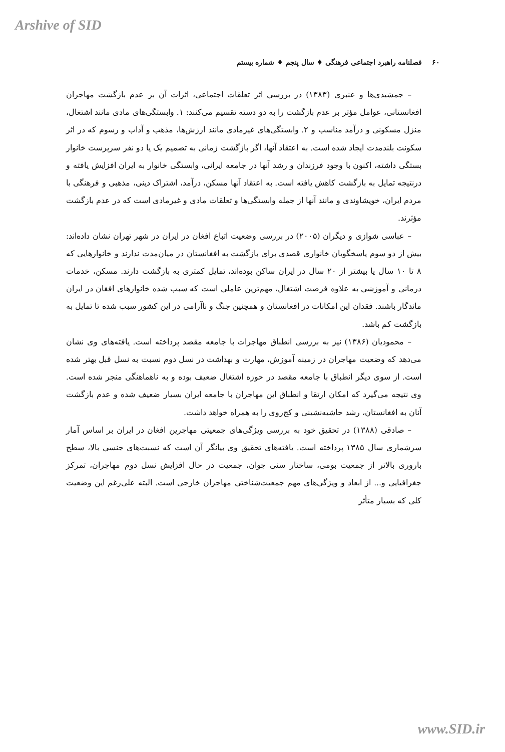Arshive of SID
۶۰ فصلنامه راهبرد اجتماعی فرهنگی ♦ سال پنجم ♦ شماره بیستم
– جمشیدی‌ها و عنبری (۱۳۸۳) در بررسی اثر تعلقات اجتماعی، اثرات آن بر عدم بازگشت مهاجران افغانستانی، عوامل مؤثر بر عدم بازگشت را به دو دسته تقسیم می‌کنند: ۱. وابستگی‌های مادی مانند اشتغال، منزل مسکونی و درآمد مناسب و ۲. وابستگی‌های غیرمادی مانند ارزش‌ها، مذهب و آداب و رسوم که در اثر سکونت بلندمدت ایجاد شده است. به اعتقاد آنها، اگر بازگشت زمانی به تصمیم یک یا دو نفر سرپرست خانوار بستگی داشته، اکنون با وجود فرزندان و رشد آنها در جامعه ایرانی، وابستگی خانوار به ایران افزایش یافته و درنتیجه تمایل به بازگشت کاهش یافته است. به اعتقاد آنها مسکن، درآمد، اشتراک دینی، مذهبی و فرهنگی با مردم ایران، خویشاوندی و مانند آنها از جمله وابستگی‌ها و تعلقات مادی و غیرمادی است که در عدم بازگشت مؤثرند.
– عباسی شوازی و دیگران (۲۰۰۵) در بررسی وضعیت اتباع افغان در ایران در شهر تهران نشان داده‌اند: بیش از دو سوم پاسخگویان خانواری قصدی برای بازگشت به افغانستان در میان‌مدت ندارند و خانوارهایی که ۸ تا ۱۰ سال یا بیشتر از ۲۰ سال در ایران ساکن بوده‌اند، تمایل کمتری به بازگشت دارند. مسکن، خدمات درمانی و آموزشی به علاوه فرصت اشتغال، مهم‌ترین عاملی است که سبب شده خانوارهای افغان در ایران ماندگار باشند. فقدان این امکانات در افغانستان و همچنین جنگ و ناآرامی در این کشور سبب شده تا تمایل به بازگشت کم باشد.
– محمودیان (۱۳۸۶) نیز به بررسی انطباق مهاجرات با جامعه مقصد پرداخته است. یافته‌های وی نشان می‌دهد که وضعیت مهاجران در زمینه آموزش، مهارت و بهداشت در نسل دوم نسبت به نسل قبل بهتر شده است. از سوی دیگر انطباق با جامعه مقصد در حوزه اشتغال ضعیف بوده و به ناهماهنگی منجر شده است. وی نتیجه می‌گیرد که امکان ارتقا و انطباق این مهاجران با جامعه ایران بسیار ضعیف شده و عدم بازگشت آنان به افغانستان، رشد حاشیه‌نشینی و کج‌روی را به همراه خواهد داشت.
– صادقی (۱۳۸۸) در تحقیق خود به بررسی ویژگی‌های جمعیتی مهاجرین افغان در ایران بر اساس آمار سرشماری سال ۱۳۸۵ پرداخته است. یافته‌های تحقیق وی بیانگر آن است که نسبت‌های جنسی بالا، سطح باروری بالاتر از جمعیت بومی، ساختار سنی جوان، جمعیت در حال افزایش نسل دوم مهاجران، تمرکز جغرافیایی و... از ابعاد و ویژگی‌های مهم جمعیت‌شناختی مهاجران خارجی است. البته علی‌رغم این وضعیت کلی که بسیار متأثر
www.SID.ir